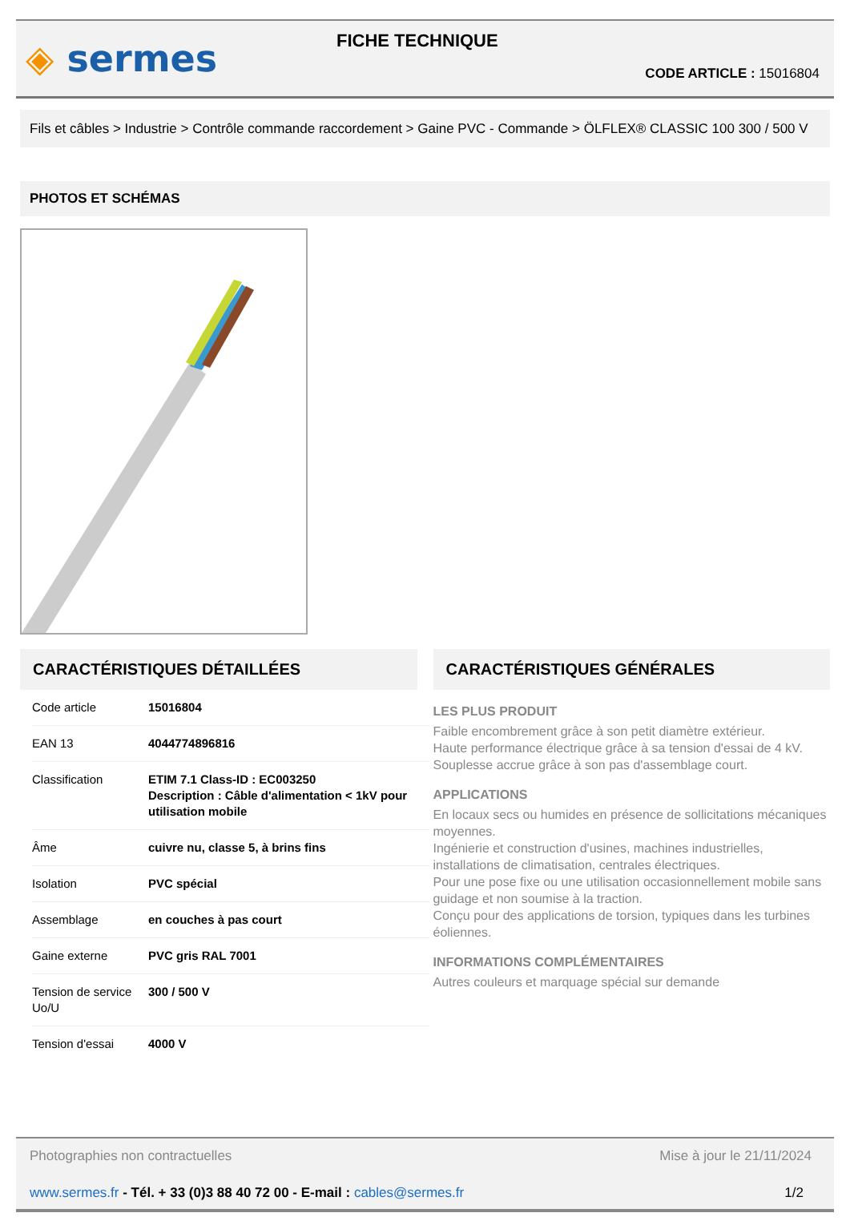◈ sermes
FICHE TECHNIQUE
CODE ARTICLE : 15016804
Fils et câbles > Industrie > Contrôle commande raccordement > Gaine PVC - Commande > ÖLFLEX® CLASSIC 100 300 / 500 V
PHOTOS ET SCHÉMAS
CARACTÉRISTIQUES DÉTAILLÉES
| Code article | 15016804 |
| EAN 13 | 4044774896816 |
| Classification | ETIM 7.1 Class-ID : EC003250 Description : Câble d'alimentation < 1kV pour utilisation mobile |
| Âme | cuivre nu, classe 5, à brins fins |
| Isolation | PVC spécial |
| Assemblage | en couches à pas court |
| Gaine externe | PVC gris RAL 7001 |
| Tension de service Uo/U | 300 / 500 V |
| Tension d'essai | 4000 V |
CARACTÉRISTIQUES GÉNÉRALES
LES PLUS PRODUIT
Faible encombrement grâce à son petit diamètre extérieur.
Haute performance électrique grâce à sa tension d'essai de 4 kV.
Souplesse accrue grâce à son pas d'assemblage court.
APPLICATIONS
En locaux secs ou humides en présence de sollicitations mécaniques moyennes.
Ingénierie et construction d'usines, machines industrielles, installations de climatisation, centrales électriques.
Pour une pose fixe ou une utilisation occasionnellement mobile sans guidage et non soumise à la traction.
Conçu pour des applications de torsion, typiques dans les turbines éoliennes.
INFORMATIONS COMPLÉMENTAIRES
Autres couleurs et marquage spécial sur demande
Photographies non contractuelles Mise à jour le 21/11/2024
www.sermes.fr - Tél. + 33 (0)3 88 40 72 00 - E-mail : cables@sermes.fr 1/2